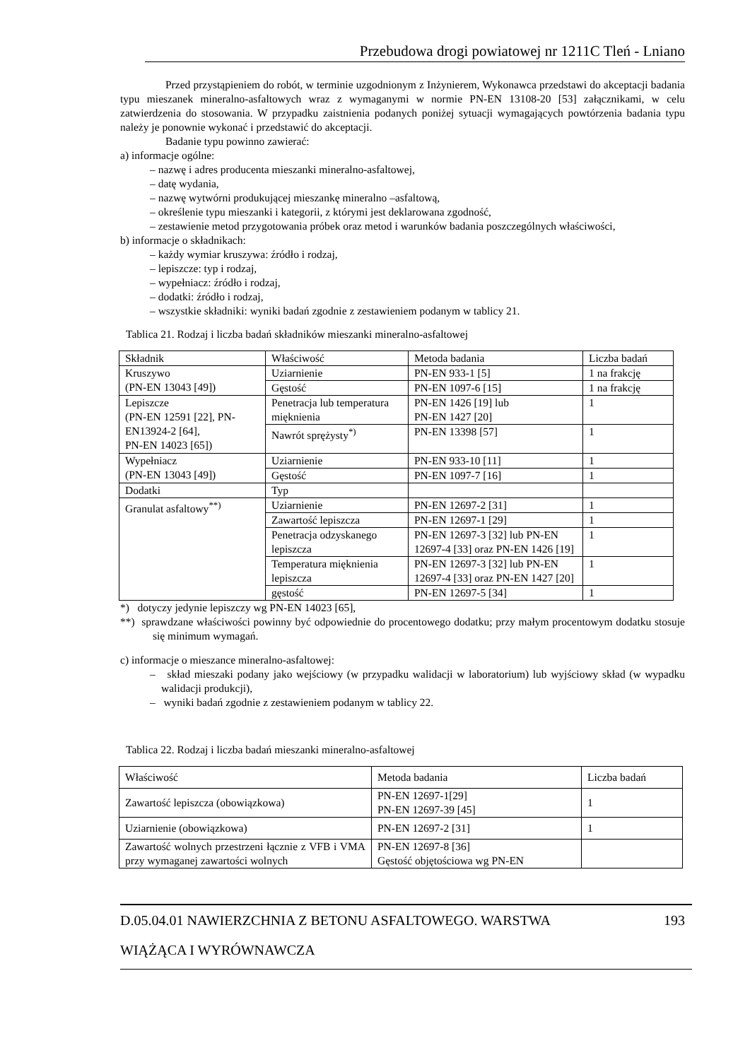Przebudowa drogi powiatowej nr 1211C Tleń - Lniano
Przed przystąpieniem do robót, w terminie uzgodnionym z Inżynierem, Wykonawca przedstawi do akceptacji badania typu mieszanek mineralno-asfaltowych wraz z wymaganymi w normie PN-EN 13108-20 [53] załącznikami, w celu zatwierdzenia do stosowania. W przypadku zaistnienia podanych poniżej sytuacji wymagających powtórzenia badania typu należy je ponownie wykonać i przedstawić do akceptacji.
Badanie typu powinno zawierać:
a) informacje ogólne:
– nazwę i adres producenta mieszanki mineralno-asfaltowej,
– datę wydania,
– nazwę wytwórni produkującej mieszankę mineralno –asfaltową,
– określenie typu mieszanki i kategorii, z którymi jest deklarowana zgodność,
– zestawienie metod przygotowania próbek oraz metod i warunków badania poszczególnych właściwości,
b) informacje o składnikach:
– każdy wymiar kruszywa: źródło i rodzaj,
– lepiszcze: typ i rodzaj,
– wypełniacz: źródło i rodzaj,
– dodatki: źródło i rodzaj,
– wszystkie składniki: wyniki badań zgodnie z zestawieniem podanym w tablicy 21.
Tablica 21. Rodzaj i liczba badań składników mieszanki mineralno-asfaltowej
| Składnik | Właściwość | Metoda badania | Liczba badań |
| --- | --- | --- | --- |
| Kruszywo (PN-EN 13043 [49]) | Uziarnienie | PN-EN 933-1 [5] | 1 na frakcję |
| | Gęstość | PN-EN 1097-6 [15] | 1 na frakcję |
| Lepiszcze (PN-EN 12591 [22], PN-EN13924-2 [64], PN-EN 14023 [65]) | Penetracja lub temperatura mięknienia | PN-EN 1426 [19] lub PN-EN 1427 [20] | 1 |
| | Nawrót sprężysty<sup>*)</sup> | PN-EN 13398 [57] | 1 |
| Wypełniacz (PN-EN 13043 [49]) | Uziarnienie | PN-EN 933-10 [11] | 1 |
| | Gęstość | PN-EN 1097-7 [16] | 1 |
| Dodatki | Typ | | |
| Granulat asfaltowy<sup>**)</sup> | Uziarnienie | PN-EN 12697-2 [31] | 1 |
| | Zawartość lepiszcza | PN-EN 12697-1 [29] | 1 |
| | Penetracja odzyskanego lepiszcza | PN-EN 12697-3 [32] lub PN-EN 12697-4 [33] oraz PN-EN 1426 [19] | 1 |
| | Temperatura mięknienia lepiszcza | PN-EN 12697-3 [32] lub PN-EN 12697-4 [33] oraz PN-EN 1427 [20] | 1 |
| | gęstość | PN-EN 12697-5 [34] | 1 |
*) dotyczy jedynie lepiszczy wg PN-EN 14023 [65],
**) sprawdzane właściwości powinny być odpowiednie do procentowego dodatku; przy małym procentowym dodatku stosuje się minimum wymagań.
c) informacje o mieszance mineralno-asfaltowej:
– skład mieszaki podany jako wejściowy (w przypadku walidacji w laboratorium) lub wyjściowy skład (w wypadku walidacji produkcji),
– wyniki badań zgodnie z zestawieniem podanym w tablicy 22.
Tablica 22. Rodzaj i liczba badań mieszanki mineralno-asfaltowej
| Właściwość | Metoda badania | Liczba badań |
| --- | --- | --- |
| Zawartość lepiszcza (obowiązkowa) | PN-EN 12697-1[29] PN-EN 12697-39 [45] | 1 |
| Uziarnienie (obowiązkowa) | PN-EN 12697-2 [31] | 1 |
| Zawartość wolnych przestrzeni łącznie z VFB i VMA przy wymaganej zawartości wolnych | PN-EN 12697-8 [36] Gęstość objętościowa wg PN-EN | |
193 D.05.04.01 NAWIERZCHNIA Z BETONU ASFALTOWEGO. WARSTWA
WIĄŻĄCA I WYRÓWNAWCZA